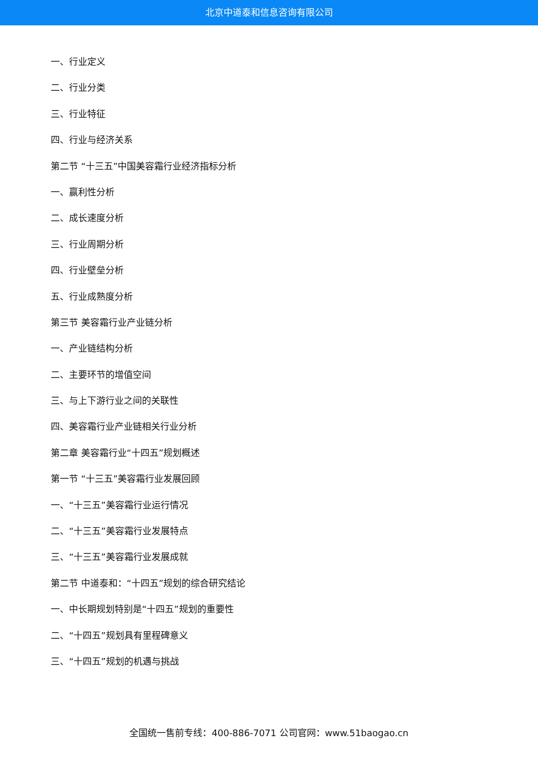北京中道泰和信息咨询有限公司
一、行业定义
二、行业分类
三、行业特征
四、行业与经济关系
第二节 “十三五”中国美容霜行业经济指标分析
一、赢利性分析
二、成长速度分析
三、行业周期分析
四、行业壁垒分析
五、行业成熟度分析
第三节 美容霜行业产业链分析
一、产业链结构分析
二、主要环节的增值空间
三、与上下游行业之间的关联性
四、美容霜行业产业链相关行业分析
第二章 美容霜行业“十四五”规划概述
第一节 “十三五”美容霜行业发展回顾
一、“十三五”美容霜行业运行情况
二、“十三五”美容霜行业发展特点
三、“十三五”美容霜行业发展成就
第二节 中道泰和：“十四五”规划的综合研究结论
一、中长期规划特别是“十四五”规划的重要性
二、“十四五”规划具有里程碑意义
三、“十四五”规划的机遇与挑战
全国统一售前专线：400-886-7071 公司官网：www.51baogao.cn